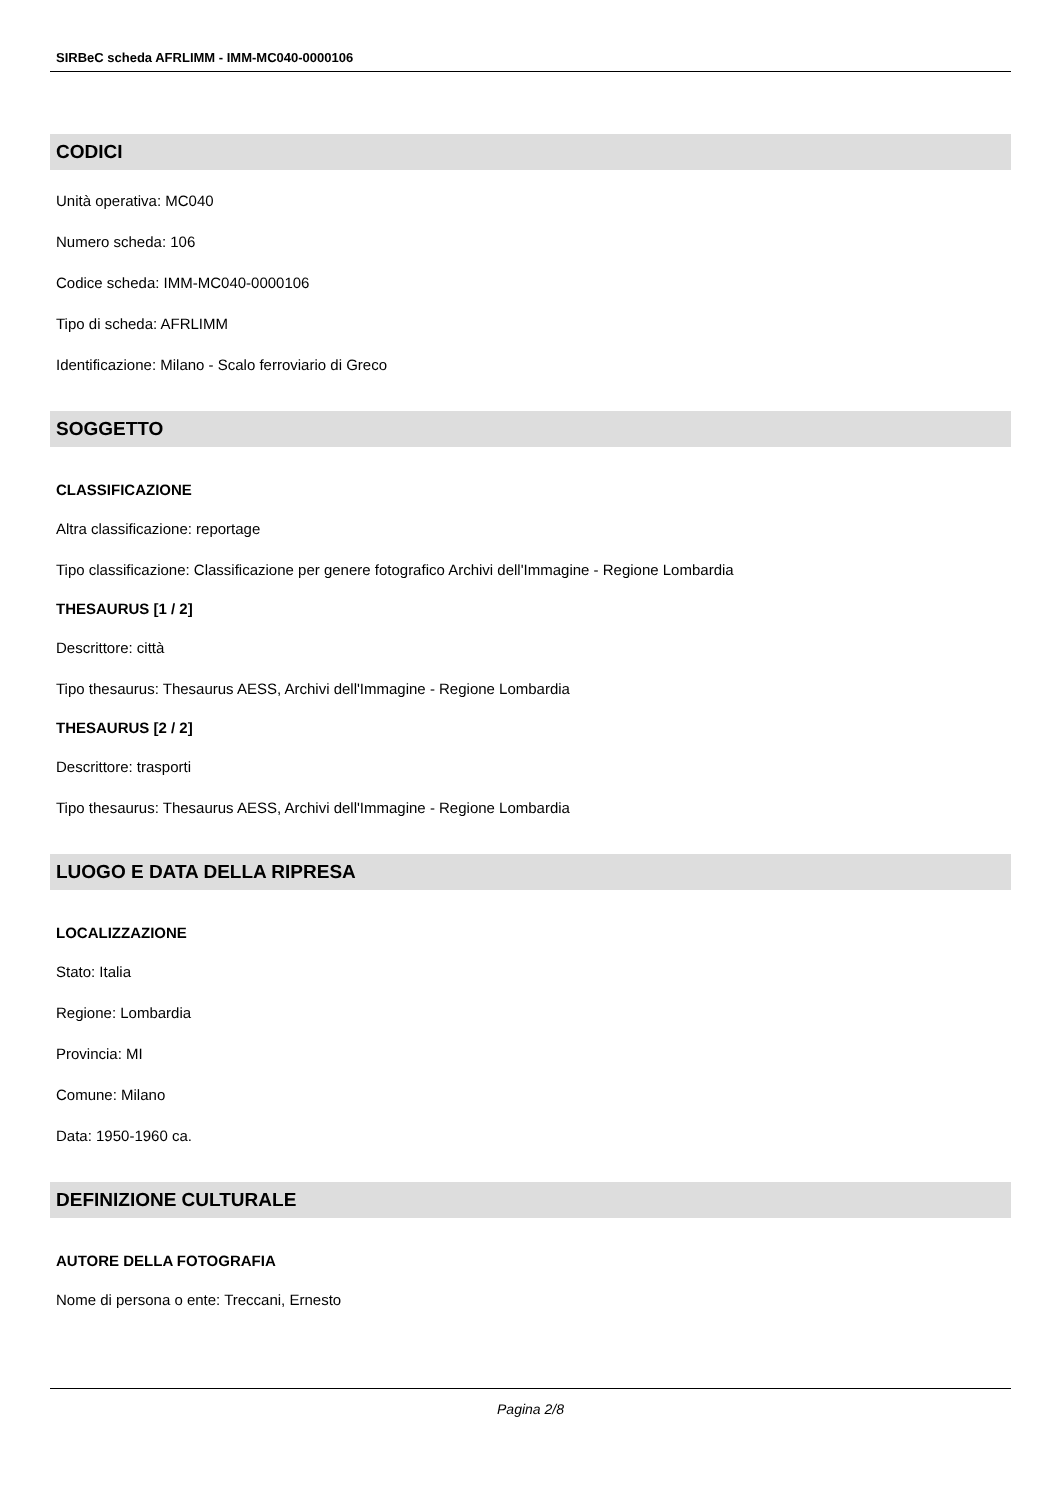SIRBeC scheda AFRLIMM - IMM-MC040-0000106
CODICI
Unità operativa: MC040
Numero scheda: 106
Codice scheda: IMM-MC040-0000106
Tipo di scheda: AFRLIMM
Identificazione: Milano - Scalo ferroviario di Greco
SOGGETTO
CLASSIFICAZIONE
Altra classificazione: reportage
Tipo classificazione: Classificazione per genere fotografico Archivi dell'Immagine - Regione Lombardia
THESAURUS [1 / 2]
Descrittore: città
Tipo thesaurus: Thesaurus AESS, Archivi dell'Immagine - Regione Lombardia
THESAURUS [2 / 2]
Descrittore: trasporti
Tipo thesaurus: Thesaurus AESS, Archivi dell'Immagine - Regione Lombardia
LUOGO E DATA DELLA RIPRESA
LOCALIZZAZIONE
Stato: Italia
Regione: Lombardia
Provincia: MI
Comune: Milano
Data: 1950-1960 ca.
DEFINIZIONE CULTURALE
AUTORE DELLA FOTOGRAFIA
Nome di persona o ente: Treccani, Ernesto
Pagina 2/8